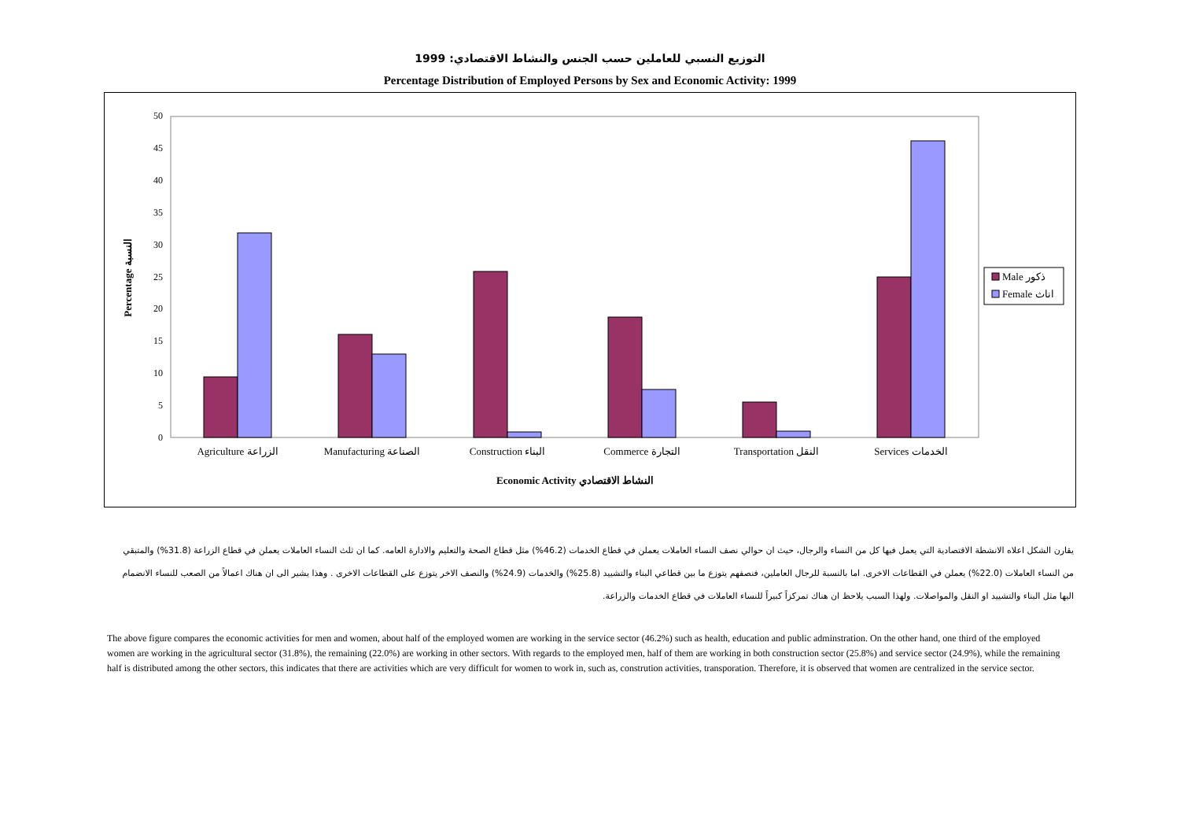التوزيع النسبي للعاملين حسب الجنس والنشاط الاقتصادي: 1999
Percentage Distribution of Employed Persons by Sex and Economic Activity: 1999
0
5
10
15
20
25
30
35
40
45
50
Agriculture الزراعة
Manufacturing الصناعة
Construction البناء
Commerce التجارة
Transportation النقل
Services الخدمات
Economic Activity النشاط الاقتصادي
Percentage النسبة
Male ذكور
Female اناث
يقارن الشكل اعلاه الانشطة الاقتصادية التي يعمل فيها كل من النساء والرجال، حيث ان حوالي نصف النساء العاملات يعملن في قطاع الخدمات (46.2%) مثل قطاع الصحة والتعليم والادارة العامه. كما ان ثلث النساء العاملات يعملن في قطاع الزراعة (31.8%) والمتبقي من النساء العاملات (22.0%) يعملن في القطاعات الاخرى. اما بالنسبة للرجال العاملين، فنصفهم يتوزع ما بين قطاعي البناء والتشييد (25.8%) والخدمات (24.9%) والنصف الاخر يتوزع على القطاعات الاخرى . وهذا يشير الى ان هناك اعمالاً من الصعب للنساء الانضمام اليها مثل البناء والتشييد او النقل والمواصلات. ولهذا السبب يلاحظ ان هناك تمركزاً كبيراً للنساء العاملات في قطاع الخدمات والزراعة.
The above figure compares the economic activities for men and women, about half of the employed women are working in the service sector (46.2%) such as health, education and public adminstration. On the other hand, one third of the employed women are working in the agricultural sector (31.8%), the remaining (22.0%) are working in other sectors. With regards to the employed men, half of them are working in both construction sector (25.8%) and service sector (24.9%), while the remaining half is distributed among the other sectors, this indicates that there are activities which are very difficult for women to work in, such as, constrution activities, transporation. Therefore, it is observed that women are centralized in the service sector.